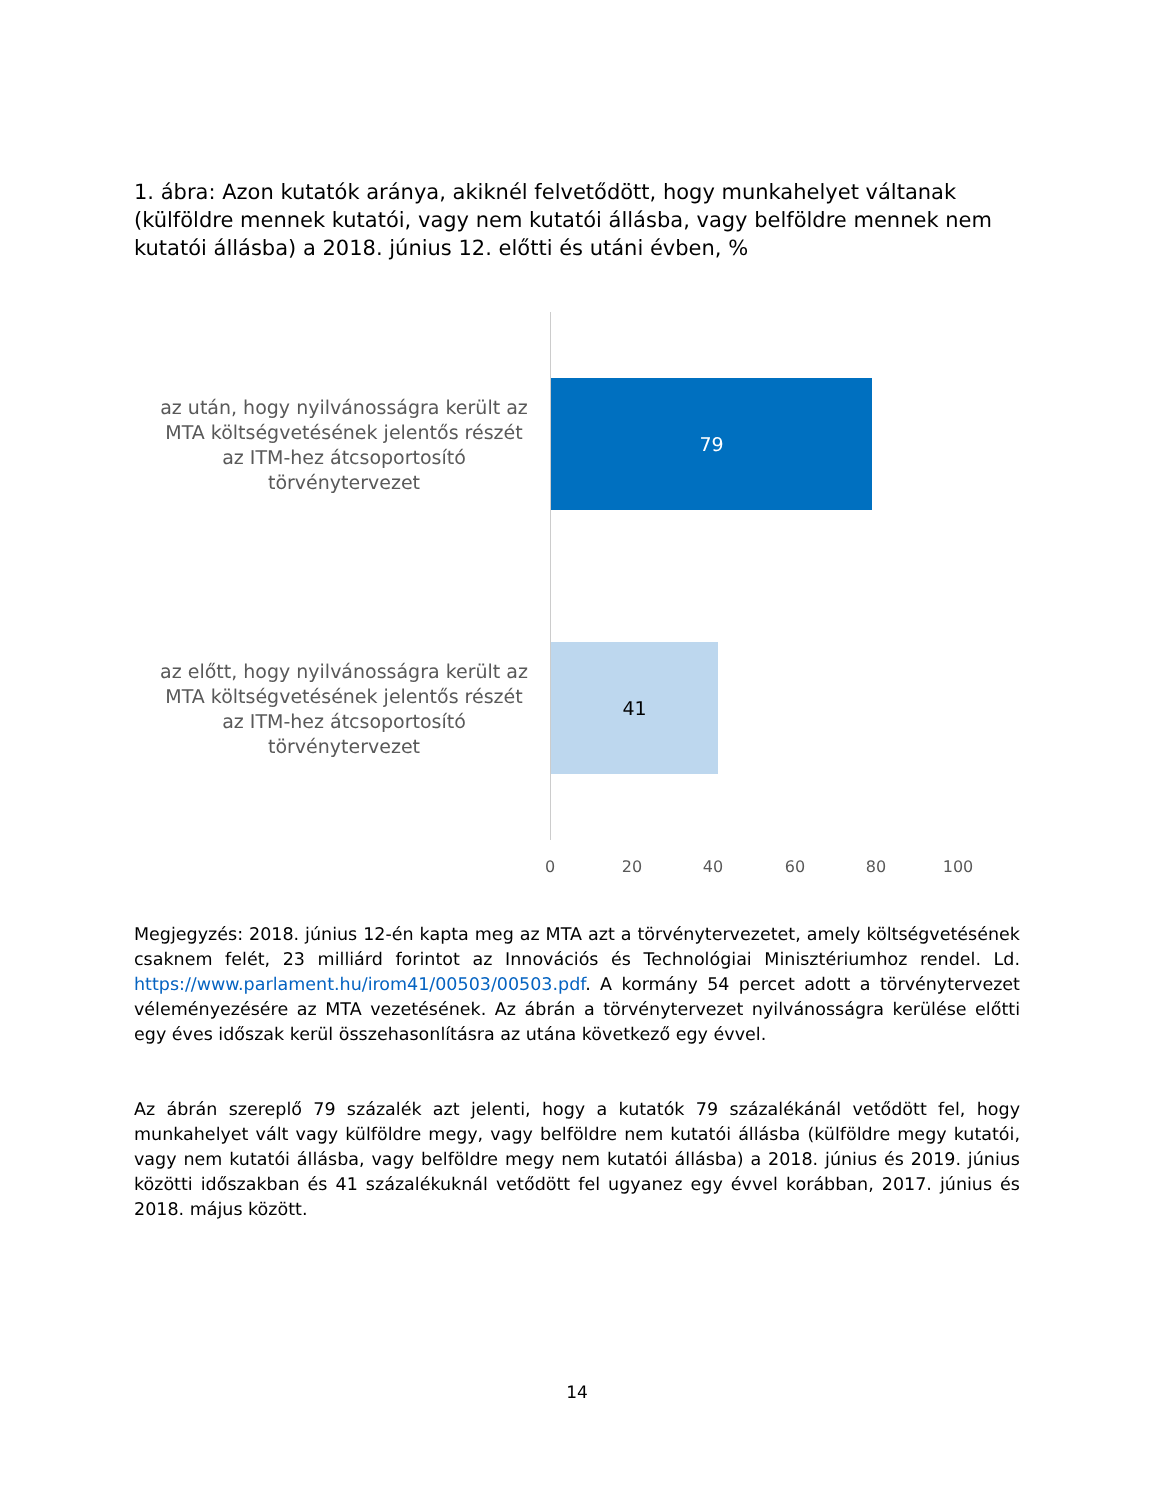1. ábra: Azon kutatók aránya, akiknél felvetődött, hogy munkahelyet váltanak (külföldre mennek kutatói, vagy nem kutatói állásba, vagy belföldre mennek nem kutatói állásba) a 2018. június 12. előtti és utáni évben, %
az után, hogy nyilvánosságra került az MTA költségvetésének jelentős részét az ITM-hez átcsoportosító törvénytervezet
79
az előtt, hogy nyilvánosságra került az MTA költségvetésének jelentős részét az ITM-hez átcsoportosító törvénytervezet
41
0 20 40 60 80 100
Megjegyzés: 2018. június 12-én kapta meg az MTA azt a törvénytervezetet, amely költségvetésének csaknem felét, 23 milliárd forintot az Innovációs és Technológiai Minisztériumhoz rendel. Ld. https://www.parlament.hu/irom41/00503/00503.pdf. A kormány 54 percet adott a törvénytervezet véleményezésére az MTA vezetésének. Az ábrán a törvénytervezet nyilvánosságra kerülése előtti egy éves időszak kerül összehasonlításra az utána következő egy évvel.
Az ábrán szereplő 79 százalék azt jelenti, hogy a kutatók 79 százalékánál vetődött fel, hogy munkahelyet vált vagy külföldre megy, vagy belföldre nem kutatói állásba (külföldre megy kutatói, vagy nem kutatói állásba, vagy belföldre megy nem kutatói állásba) a 2018. június és 2019. június közötti időszakban és 41 százalékuknál vetődött fel ugyanez egy évvel korábban, 2017. június és 2018. május között.
14